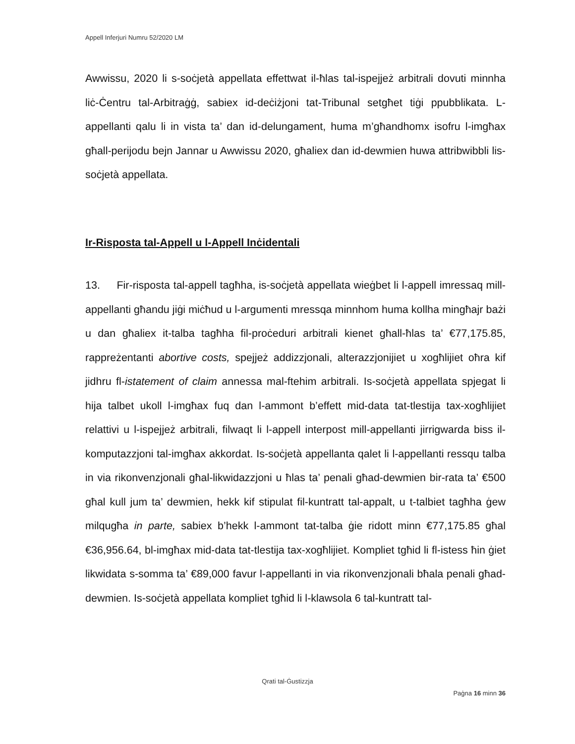Appell Inferjuri Numru 52/2020 LM
Awwissu, 2020 li s-soċjetà appellata effettwat il-ħlas tal-ispejjeż arbitrali dovuti minnha liċ-Ċentru tal-Arbitraġġ, sabiex id-deċiżjoni tat-Tribunal setgħet tiġi ppubblikata. L-appellanti qalu li in vista ta’ dan id-delungament, huma m’għandhomx isofru l-imgħax għall-perijodu bejn Jannar u Awwissu 2020, għaliex dan id-dewmien huwa attribwibbli lis-soċjetà appellata.
Ir-Risposta tal-Appell u l-Appell Inċidentali
13. Fir-risposta tal-appell tagħha, is-soċjetà appellata wieġbet li l-appell imressaq mill-appellanti għandu jiġi miċħud u l-argumenti mressqa minnhom huma kollha mingħajr bażi u dan għaliex it-talba tagħha fil-proċeduri arbitrali kienet għall-ħlas ta’ €77,175.85, rappreżentanti abortive costs, spejjeż addizzjonali, alterazzjonijiet u xogħlijiet oħra kif jidhru fl-istatement of claim annessa mal-ftehim arbitrali. Is-soċjetà appellata spjegat li hija talbet ukoll l-imgħax fuq dan l-ammont b’effett mid-data tat-tlestija tax-xogħlijiet relattivi u l-ispejjeż arbitrali, filwaqt li l-appell interpost mill-appellanti jirrigwarda biss il-komputazzjoni tal-imgħax akkordat. Is-soċjetà appellanta qalet li l-appellanti ressqu talba in via rikonvenzjonali għal-likwidazzjoni u ħlas ta’ penali għad-dewmien bir-rata ta’ €500 għal kull jum ta’ dewmien, hekk kif stipulat fil-kuntratt tal-appalt, u t-talbiet tagħha ġew milqugħa in parte, sabiex b’hekk l-ammont tat-talba ġie ridott minn €77,175.85 għal €36,956.64, bl-imgħax mid-data tat-tlestija tax-xogħlijiet. Kompliet tgħid li fl-istess ħin ġiet likwidata s-somma ta’ €89,000 favur l-appellanti in via rikonvenzjonali bħala penali għad-dewmien. Is-soċjetà appellata kompliet tgħid li l-klawsola 6 tal-kuntratt tal-
Qrati tal-Ġustizzja
Paġna 16 minn 36